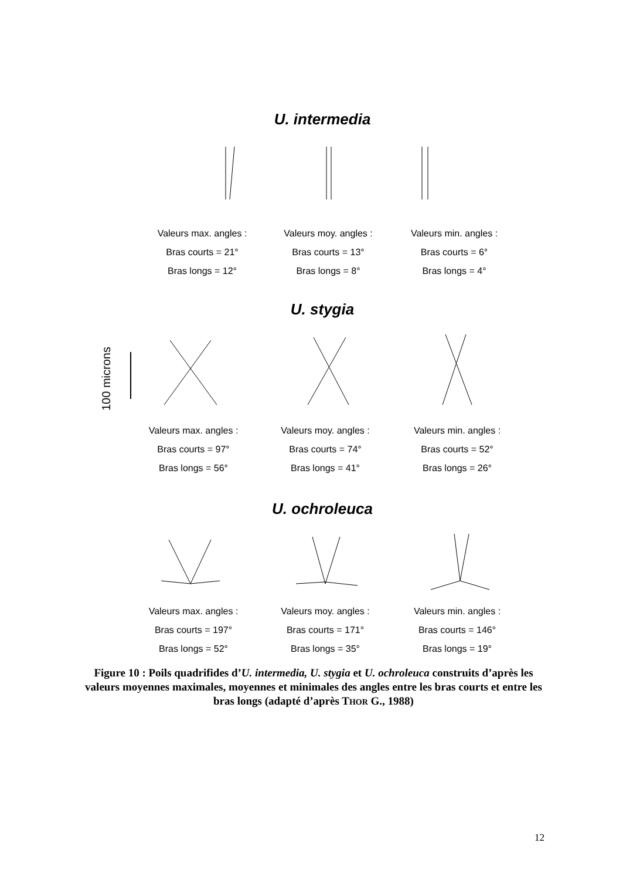U. intermedia
Valeurs max. angles :
Bras courts = 21°
Bras longs = 12°
Valeurs moy. angles :
Bras courts = 13°
Bras longs = 8°
Valeurs min. angles :
Bras courts = 6°
Bras longs = 4°
U. stygia
100 microns
Valeurs max. angles :
Bras courts = 97°
Bras longs = 56°
Valeurs moy. angles :
Bras courts = 74°
Bras longs = 41°
Valeurs min. angles :
Bras courts = 52°
Bras longs = 26°
U. ochroleuca
Valeurs max. angles :
Bras courts = 197°
Bras longs = 52°
Valeurs moy. angles :
Bras courts = 171°
Bras longs = 35°
Valeurs min. angles :
Bras courts = 146°
Bras longs = 19°
Figure 10 : Poils quadrifides d’U. intermedia, U. stygia et U. ochroleuca construits d’après les valeurs moyennes maximales, moyennes et minimales des angles entre les bras courts et entre les bras longs (adapté d’après THOR G., 1988)
12